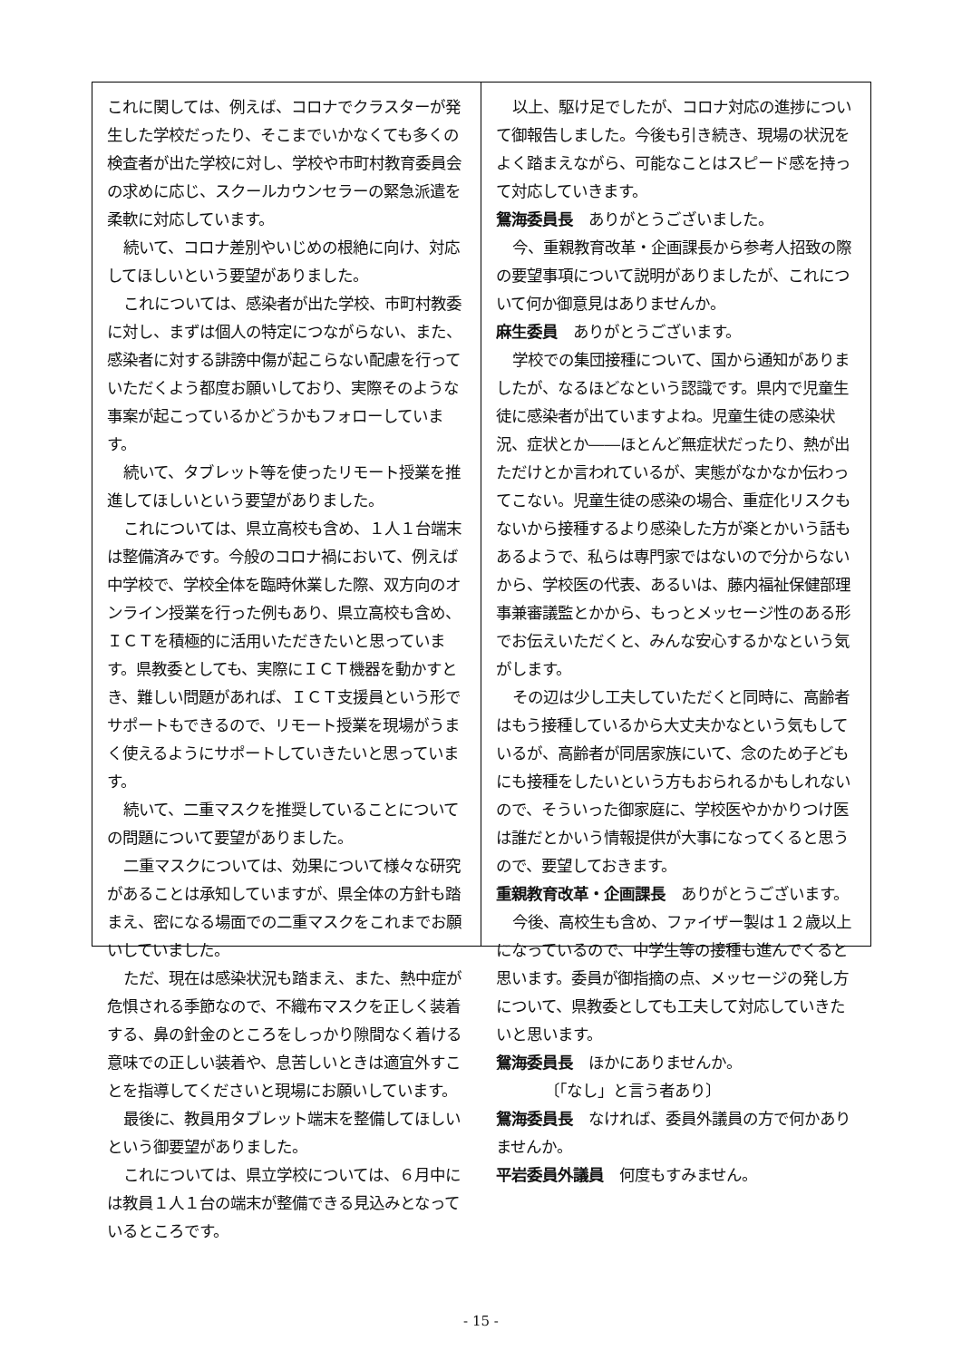これに関しては、例えば、コロナでクラスターが発生した学校だったり、そこまでいかなくても多くの検査者が出た学校に対し、学校や市町村教育委員会の求めに応じ、スクールカウンセラーの緊急派遣を柔軟に対応しています。
続いて、コロナ差別やいじめの根絶に向け、対応してほしいという要望がありました。
これについては、感染者が出た学校、市町村教委に対し、まずは個人の特定につながらない、また、感染者に対する誹謗中傷が起こらない配慮を行っていただくよう都度お願いしており、実際そのような事案が起こっているかどうかもフォローしています。
続いて、タブレット等を使ったリモート授業を推進してほしいという要望がありました。
これについては、県立高校も含め、１人１台端末は整備済みです。今般のコロナ禍において、例えば中学校で、学校全体を臨時休業した際、双方向のオンライン授業を行った例もあり、県立高校も含め、ＩＣＴを積極的に活用いただきたいと思っています。県教委としても、実際にＩＣＴ機器を動かすとき、難しい問題があれば、ＩＣＴ支援員という形でサポートもできるので、リモート授業を現場がうまく使えるようにサポートしていきたいと思っています。
続いて、二重マスクを推奨していることについての問題について要望がありました。
二重マスクについては、効果について様々な研究があることは承知していますが、県全体の方針も踏まえ、密になる場面での二重マスクをこれまでお願いしていました。
ただ、現在は感染状況も踏まえ、また、熱中症が危惧される季節なので、不織布マスクを正しく装着する、鼻の針金のところをしっかり隙間なく着ける意味での正しい装着や、息苦しいときは適宜外すことを指導してくださいと現場にお願いしています。
最後に、教員用タブレット端末を整備してほしいという御要望がありました。
これについては、県立学校については、６月中には教員１人１台の端末が整備できる見込みとなっているところです。
以上、駆け足でしたが、コロナ対応の進捗について御報告しました。今後も引き続き、現場の状況をよく踏まえながら、可能なことはスピード感を持って対応していきます。
鴛海委員長　ありがとうございました。
今、重親教育改革・企画課長から参考人招致の際の要望事項について説明がありましたが、これについて何か御意見はありませんか。
麻生委員　ありがとうございます。
学校での集団接種について、国から通知がありましたが、なるほどなという認識です。県内で児童生徒に感染者が出ていますよね。児童生徒の感染状況、症状とか――ほとんど無症状だったり、熱が出ただけとか言われているが、実態がなかなか伝わってこない。児童生徒の感染の場合、重症化リスクもないから接種するより感染した方が楽とかいう話もあるようで、私らは専門家ではないので分からないから、学校医の代表、あるいは、藤内福祉保健部理事兼審議監とかから、もっとメッセージ性のある形でお伝えいただくと、みんな安心するかなという気がします。
その辺は少し工夫していただくと同時に、高齢者はもう接種しているから大丈夫かなという気もしているが、高齢者が同居家族にいて、念のため子どもにも接種をしたいという方もおられるかもしれないので、そういった御家庭に、学校医やかかりつけ医は誰だとかいう情報提供が大事になってくると思うので、要望しておきます。
重親教育改革・企画課長　ありがとうございます。
今後、高校生も含め、ファイザー製は１２歳以上になっているので、中学生等の接種も進んでくると思います。委員が御指摘の点、メッセージの発し方について、県教委としても工夫して対応していきたいと思います。
鴛海委員長　ほかにありませんか。
〔「なし」と言う者あり〕
鴛海委員長　なければ、委員外議員の方で何かありませんか。
平岩委員外議員　何度もすみません。
- 15 -